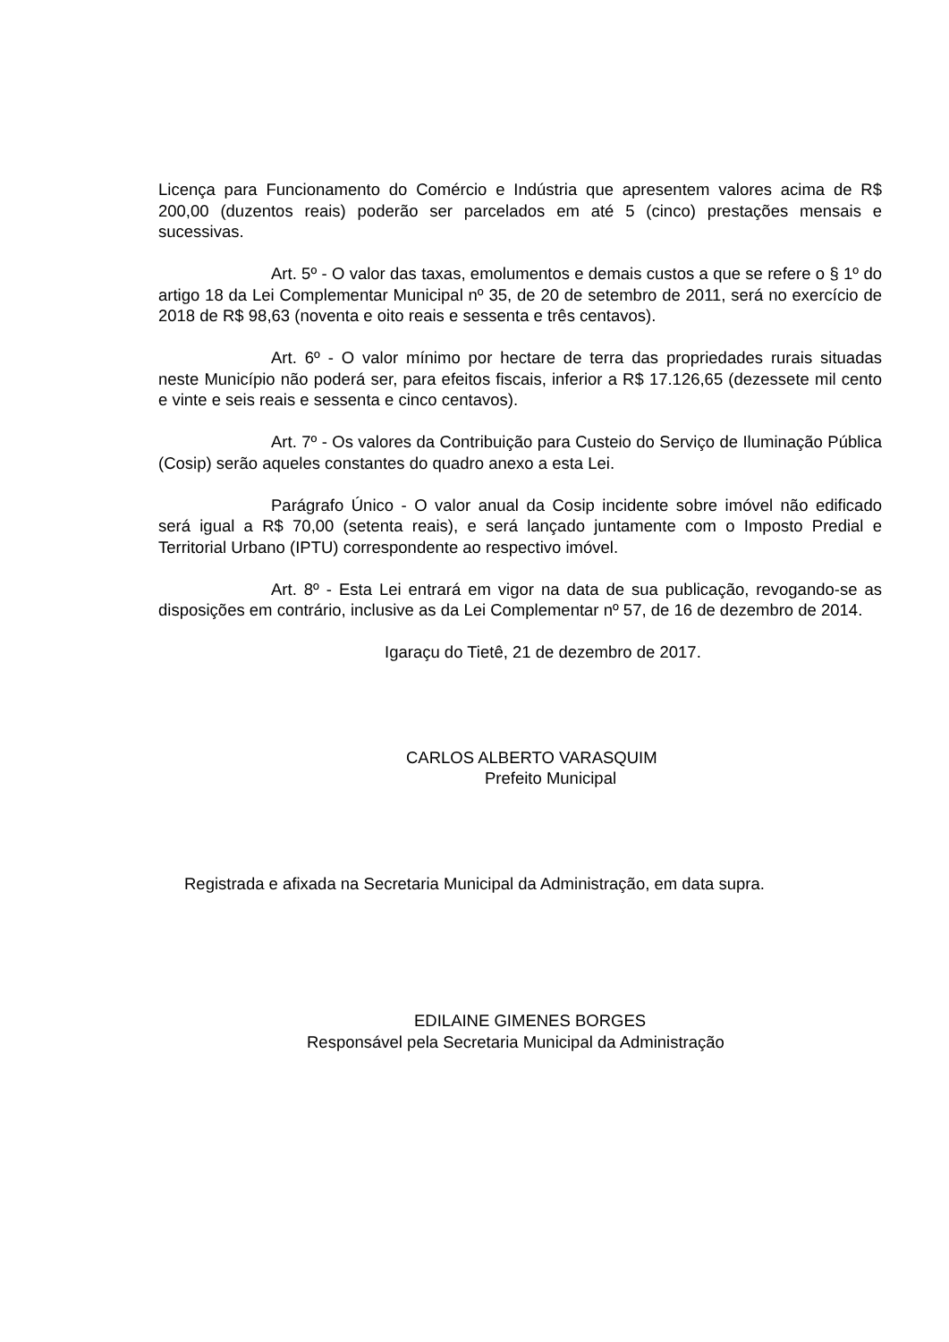Licença para Funcionamento do Comércio e Indústria que apresentem valores acima de R$ 200,00 (duzentos reais) poderão ser parcelados em até 5 (cinco) prestações mensais e sucessivas.
Art. 5º - O valor das taxas, emolumentos e demais custos a que se refere o § 1º do artigo 18 da Lei Complementar Municipal nº 35, de 20 de setembro de 2011, será no exercício de 2018 de R$ 98,63 (noventa e oito reais e sessenta e três centavos).
Art. 6º - O valor mínimo por hectare de terra das propriedades rurais situadas neste Município não poderá ser, para efeitos fiscais, inferior a R$ 17.126,65 (dezessete mil cento e vinte e seis reais e sessenta e cinco centavos).
Art. 7º - Os valores da Contribuição para Custeio do Serviço de Iluminação Pública (Cosip) serão aqueles constantes do quadro anexo a esta Lei.
Parágrafo Único - O valor anual da Cosip incidente sobre imóvel não edificado será igual a R$ 70,00 (setenta reais), e será lançado juntamente com o Imposto Predial e Territorial Urbano (IPTU) correspondente ao respectivo imóvel.
Art. 8º - Esta Lei entrará em vigor na data de sua publicação, revogando-se as disposições em contrário, inclusive as da Lei Complementar nº 57, de 16 de dezembro de 2014.
Igaraçu do Tietê, 21 de dezembro de 2017.
CARLOS ALBERTO VARASQUIM
Prefeito Municipal
Registrada e afixada na Secretaria Municipal da Administração, em data supra.
EDILAINE GIMENES BORGES
Responsável pela Secretaria Municipal da Administração